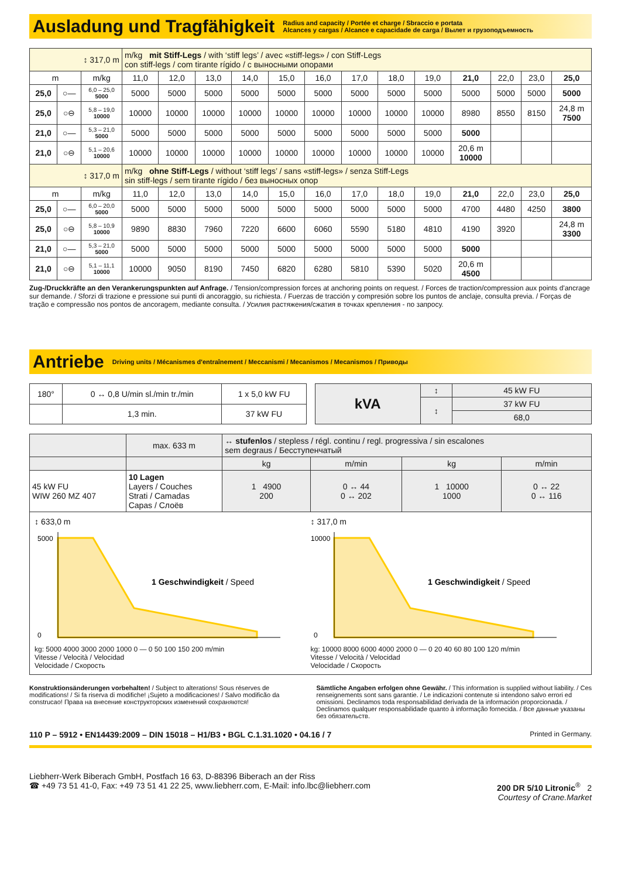Ausladung und Tragfähigkeit
Radius and capacity / Portée et charge / Sbraccio e portata
Alcances y cargas / Alcance e capacidade de carga / Вылет и грузоподъемность
| ↕ 317,0 m | | | m/kg mit Stiff-Legs / with ‘stiff legs’ / avec «stiff-legs» / con Stiff-Legs con stiff-legs / com tirante rígido / с выносными опорами | | | | | | | | | | | | |
| m | | m/kg | 11,0 | 12,0 | 13,0 | 14,0 | 15,0 | 16,0 | 17,0 | 18,0 | 19,0 | 21,0 | 22,0 | 23,0 | 25,0 |
| 25,0 | ○— | 6,0 – 25,0 5000 | 5000 | 5000 | 5000 | 5000 | 5000 | 5000 | 5000 | 5000 | 5000 | 5000 | 5000 | 5000 | 5000 |
| 25,0 | ○⊖ | 5,8 – 19,0 10000 | 10000 | 10000 | 10000 | 10000 | 10000 | 10000 | 10000 | 10000 | 10000 | 8980 | 8550 | 8150 | 24,8 m 7500 |
| 21,0 | ○— | 5,3 – 21,0 5000 | 5000 | 5000 | 5000 | 5000 | 5000 | 5000 | 5000 | 5000 | 5000 | 5000 | | | |
| 21,0 | ○⊖ | 5,1 – 20,6 10000 | 10000 | 10000 | 10000 | 10000 | 10000 | 10000 | 10000 | 10000 | 10000 | 20,6 m 10000 | | | |
| ↕ 317,0 m | | | m/kg ohne Stiff-Legs / without ‘stiff legs’ / sans «stiff-legs» / senza Stiff-Legs sin stiff-legs / sem tirante rígido / без выносных опор | | | | | | | | | | | | |
| m | | m/kg | 11,0 | 12,0 | 13,0 | 14,0 | 15,0 | 16,0 | 17,0 | 18,0 | 19,0 | 21,0 | 22,0 | 23,0 | 25,0 |
| 25,0 | ○— | 6,0 – 20,0 5000 | 5000 | 5000 | 5000 | 5000 | 5000 | 5000 | 5000 | 5000 | 5000 | 4700 | 4480 | 4250 | 3800 |
| 25,0 | ○⊖ | 5,8 – 10,9 10000 | 9890 | 8830 | 7960 | 7220 | 6600 | 6060 | 5590 | 5180 | 4810 | 4190 | 3920 | | 24,8 m 3300 |
| 21,0 | ○— | 5,3 – 21,0 5000 | 5000 | 5000 | 5000 | 5000 | 5000 | 5000 | 5000 | 5000 | 5000 | 5000 | | | |
| 21,0 | ○⊖ | 5,1 – 11,1 10000 | 10000 | 9050 | 8190 | 7450 | 6820 | 6280 | 5810 | 5390 | 5020 | 20,6 m 4500 | | | |
Zug-/Druckkräfte an den Verankerungspunkten auf Anfrage. / Tension/compression forces at anchoring points on request. / Forces de traction/compression aux points d'ancrage sur demande. / Sforzi di trazione e pressione sui punti di ancoraggio, su richiesta. / Fuerzas de tracción y compresión sobre los puntos de anclaje, consulta previa. / Forças de tração e compressão nos pontos de ancoragem, mediante consulta. / Усилия растяжения/сжатия в точках крепления - по запросу.
Antriebe
Driving units / Mécanismes d'entraînement / Meccanismi / Mecanismos / Mecanismos / Приводы
| 180° | 0 ↔ 0,8 U/min sl./min tr./min | 1 x 5,0 kW FU |
| | 1,3 min. | 37 kW FU |
| kVA | ↕ | 45 kW FU |
| | ↕ | 37 kW FU |
| | | 68,0 |
| | max. 633 m | ↔ stufenlos / stepless / régl. continu / regl. progressiva / sin escalones sem degraus / Бесступенчатый | | | |
| | | kg | m/min | kg | m/min |
| 45 kW FU WIW 260 MZ 407 | 10 Lagen Layers / Couches Strati / Camadas Capas / Слоёв | 1 4900 200 | 0 ↔ 44 0 ↔ 202 | 1 10000 1000 | 0 ↔ 22 0 ↔ 116 |
↕ 633,0 m
5000
0
1 Geschwindigkeit / Speed
kg: 5000 4000 3000 2000 1000 0 — 0 50 100 150 200 m/min
Vitesse / Velocità / Velocidad
Velocidade / Скорость
↕ 317,0 m
10000
0
1 Geschwindigkeit / Speed
kg: 10000 8000 6000 4000 2000 0 — 0 20 40 60 80 100 120 m/min
Vitesse / Velocità / Velocidad
Velocidade / Скорость
Konstruktionsänderungen vorbehalten! / Subject to alterations! Sous réserves de modifications! / Si fa riserva di modifiche! ¡Sujeto a modificaciones! / Salvo modificão da construcao! Права на внесение конструкторских изменений сохраняются!
Sämtliche Angaben erfolgen ohne Gewähr. / This information is supplied without liability. / Ces renseignements sont sans garantie. / Le indicazioni contenute si intendono salvo errori ed omissioni. Declinamos toda responsabilidad derivada de la información proporcionada. / Declinamos qualquer responsabilidade quanto à informação fornecida. / Все данные указаны без обязательств.
110 P – 5912 • EN14439:2009 – DIN 15018 – H1/B3 • BGL C.1.31.1020 • 04.16 / 7 Printed in Germany.
Liebherr-Werk Biberach GmbH, Postfach 16 63, D-88396 Biberach an der Riss
☎ +49 73 51 41-0, Fax: +49 73 51 41 22 25, www.liebherr.com, E-Mail: info.lbc@liebherr.com
200 DR 5/10 Litronic<sup>®</sup> 2
Courtesy of Crane.Market